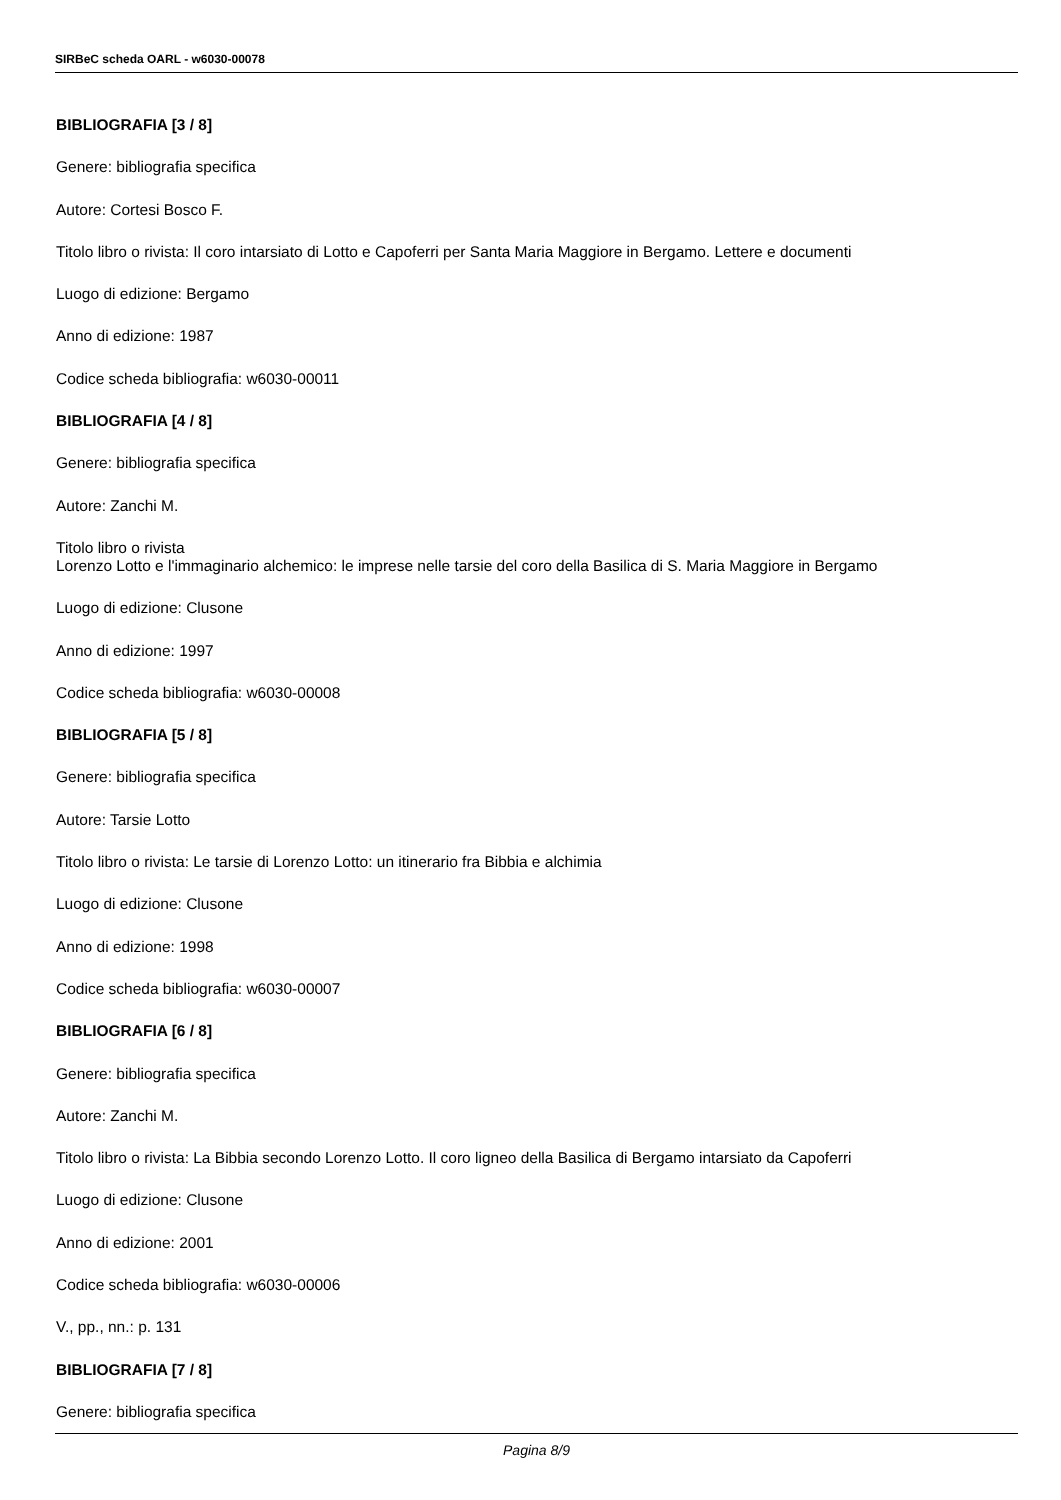SIRBeC scheda OARL - w6030-00078
BIBLIOGRAFIA [3 / 8]
Genere: bibliografia specifica
Autore: Cortesi Bosco F.
Titolo libro o rivista: Il coro intarsiato di Lotto e Capoferri per Santa Maria Maggiore in Bergamo. Lettere e documenti
Luogo di edizione: Bergamo
Anno di edizione: 1987
Codice scheda bibliografia: w6030-00011
BIBLIOGRAFIA [4 / 8]
Genere: bibliografia specifica
Autore: Zanchi M.
Titolo libro o rivista
Lorenzo Lotto e l'immaginario alchemico: le imprese nelle tarsie del coro della Basilica di S. Maria Maggiore in Bergamo
Luogo di edizione: Clusone
Anno di edizione: 1997
Codice scheda bibliografia: w6030-00008
BIBLIOGRAFIA [5 / 8]
Genere: bibliografia specifica
Autore: Tarsie Lotto
Titolo libro o rivista: Le tarsie di Lorenzo Lotto: un itinerario fra Bibbia e alchimia
Luogo di edizione: Clusone
Anno di edizione: 1998
Codice scheda bibliografia: w6030-00007
BIBLIOGRAFIA [6 / 8]
Genere: bibliografia specifica
Autore: Zanchi M.
Titolo libro o rivista: La Bibbia secondo Lorenzo Lotto. Il coro ligneo della Basilica di Bergamo intarsiato da Capoferri
Luogo di edizione: Clusone
Anno di edizione: 2001
Codice scheda bibliografia: w6030-00006
V., pp., nn.: p. 131
BIBLIOGRAFIA [7 / 8]
Genere: bibliografia specifica
Pagina 8/9